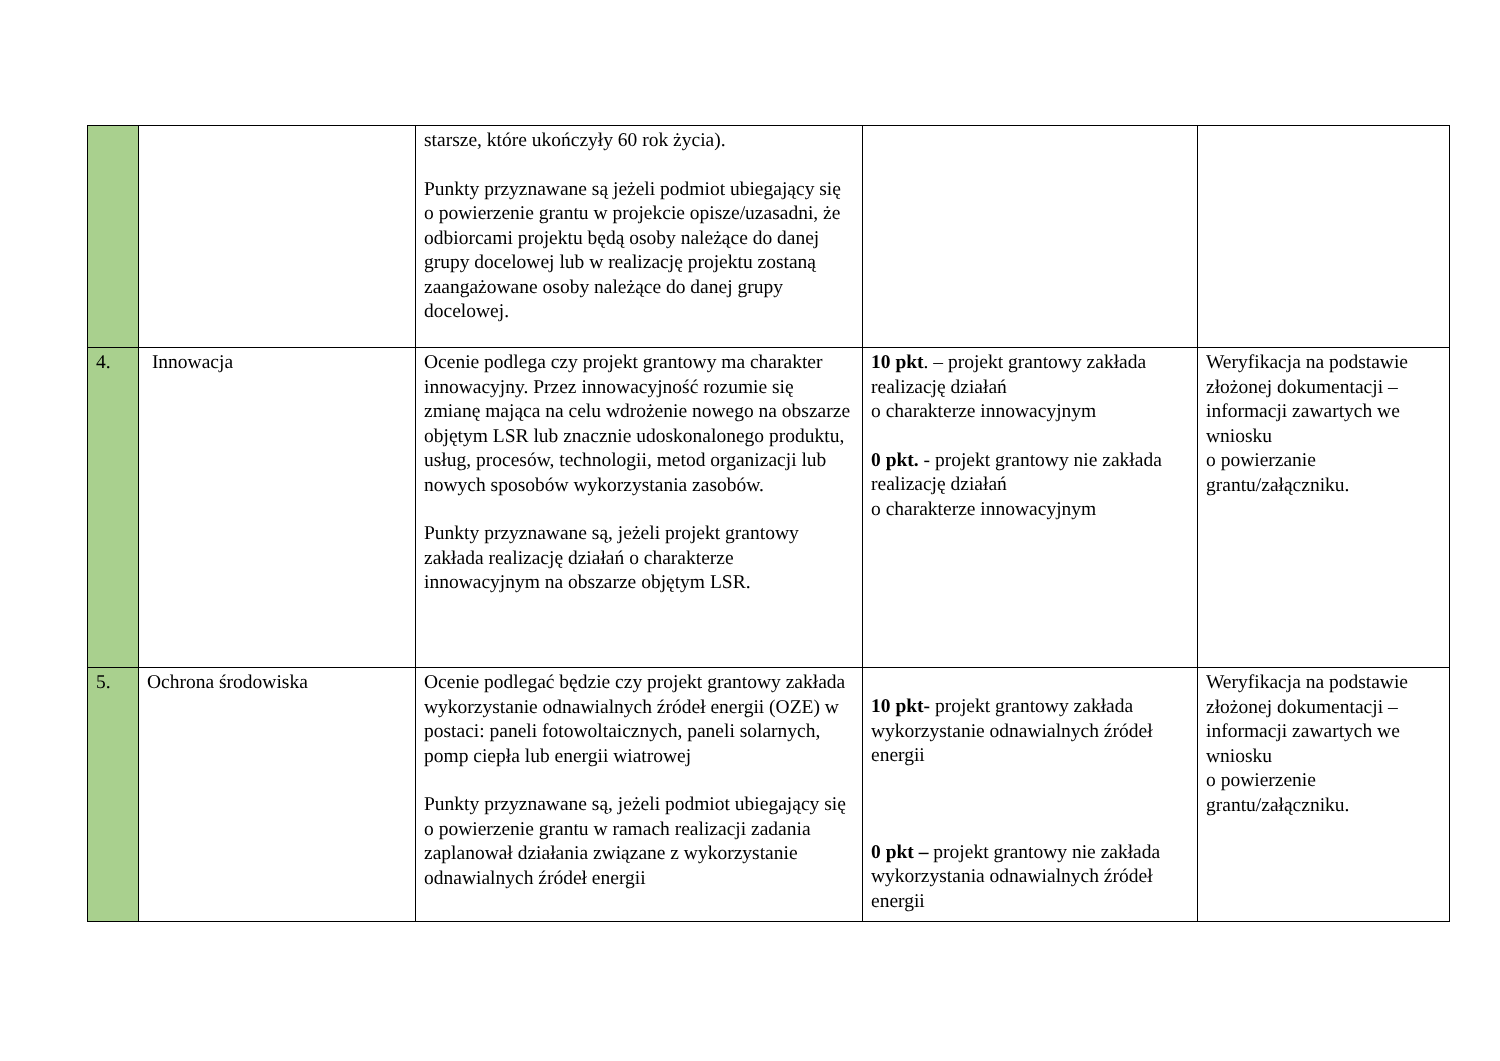| | | starsze, które ukończyły 60 rok życia). Punkty przyznawane są jeżeli podmiot ubiegający się o powierzenie grantu w projekcie opisze/uzasadni, że odbiorcami projektu będą osoby należące do danej grupy docelowej lub w realizację projektu zostaną zaangażowane osoby należące do danej grupy docelowej. | | |
| 4. | Innowacja | Ocenie podlega czy projekt grantowy ma charakter innowacyjny. Przez innowacyjność rozumie się zmianę mająca na celu wdrożenie nowego na obszarze objętym LSR lub znacznie udoskonalonego produktu, usług, procesów, technologii, metod organizacji lub nowych sposobów wykorzystania zasobów. Punkty przyznawane są, jeżeli projekt grantowy zakłada realizację działań o charakterze innowacyjnym na obszarze objętym LSR. | 10 pkt . – projekt grantowy zakłada realizację działań o charakterze innowacyjnym 0 pkt. - projekt grantowy nie zakłada realizację działań o charakterze innowacyjnym | Weryfikacja na podstawie złożonej dokumentacji – informacji zawartych we wniosku o powierzanie grantu/załączniku. |
| 5. | Ochrona środowiska | Ocenie podlegać będzie czy projekt grantowy zakłada wykorzystanie odnawialnych źródeł energii (OZE) w postaci: paneli fotowoltaicznych, paneli solarnych, pomp ciepła lub energii wiatrowej Punkty przyznawane są, jeżeli podmiot ubiegający się o powierzenie grantu w ramach realizacji zadania zaplanował działania związane z wykorzystanie odnawialnych źródeł energii | 10 pkt- projekt grantowy zakłada wykorzystanie odnawialnych źródeł energii 0 pkt – projekt grantowy nie zakłada wykorzystania odnawialnych źródeł energii | Weryfikacja na podstawie złożonej dokumentacji – informacji zawartych we wniosku o powierzenie grantu/załączniku. |